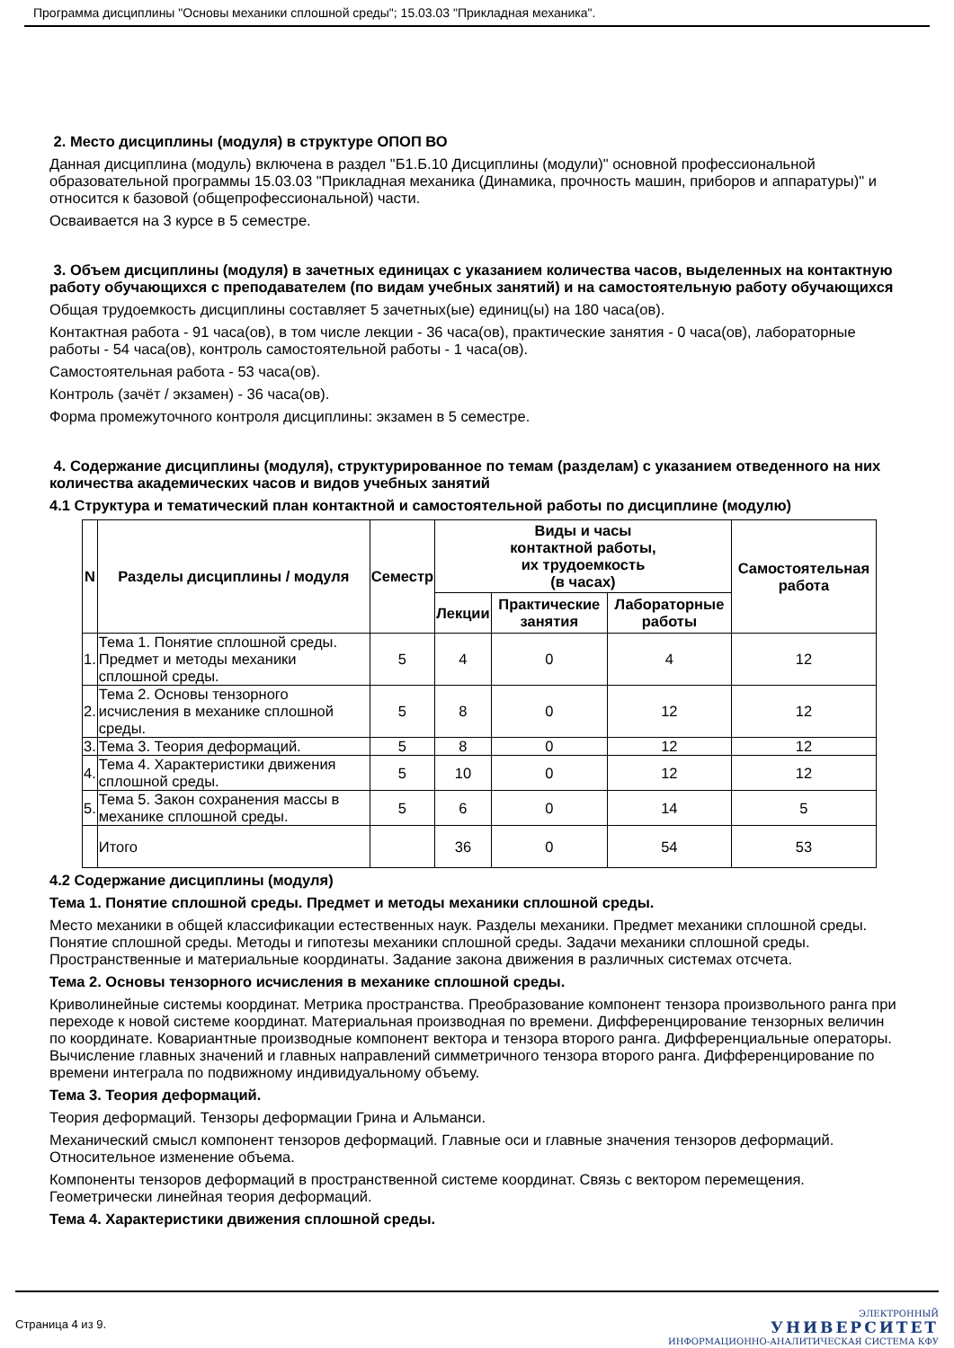Программа дисциплины "Основы механики сплошной среды"; 15.03.03 "Прикладная механика".
2. Место дисциплины (модуля) в структуре ОПОП ВО
Данная дисциплина (модуль) включена в раздел "Б1.Б.10 Дисциплины (модули)" основной профессиональной образовательной программы 15.03.03 "Прикладная механика (Динамика, прочность машин, приборов и аппаратуры)" и относится к базовой (общепрофессиональной) части.
Осваивается на 3 курсе в 5 семестре.
3. Объем дисциплины (модуля) в зачетных единицах с указанием количества часов, выделенных на контактную работу обучающихся с преподавателем (по видам учебных занятий) и на самостоятельную работу обучающихся
Общая трудоемкость дисциплины составляет 5 зачетных(ые) единиц(ы) на 180 часа(ов).
Контактная работа - 91 часа(ов), в том числе лекции - 36 часа(ов), практические занятия - 0 часа(ов), лабораторные работы - 54 часа(ов), контроль самостоятельной работы - 1 часа(ов).
Самостоятельная работа - 53 часа(ов).
Контроль (зачёт / экзамен) - 36 часа(ов).
Форма промежуточного контроля дисциплины: экзамен в 5 семестре.
4. Содержание дисциплины (модуля), структурированное по темам (разделам) с указанием отведенного на них количества академических часов и видов учебных занятий
4.1 Структура и тематический план контактной и самостоятельной работы по дисциплине (модулю)
| N | Разделы дисциплины / модуля | Семестр | Виды и часы контактной работы, их трудоемкость (в часах) | | | Самостоятельная работа |
| --- | --- | --- | --- | --- | --- | --- |
| | | | Лекции | Практические занятия | Лабораторные работы | |
| 1. | Тема 1. Понятие сплошной среды. Предмет и методы механики сплошной среды. | 5 | 4 | 0 | 4 | 12 |
| 2. | Тема 2. Основы тензорного исчисления в механике сплошной среды. | 5 | 8 | 0 | 12 | 12 |
| 3. | Тема 3. Теория деформаций. | 5 | 8 | 0 | 12 | 12 |
| 4. | Тема 4. Характеристики движения сплошной среды. | 5 | 10 | 0 | 12 | 12 |
| 5. | Тема 5. Закон сохранения массы в механике сплошной среды. | 5 | 6 | 0 | 14 | 5 |
| | Итого | | 36 | 0 | 54 | 53 |
4.2 Содержание дисциплины (модуля)
Тема 1. Понятие сплошной среды. Предмет и методы механики сплошной среды.
Место механики в общей классификации естественных наук. Разделы механики. Предмет механики сплошной среды. Понятие сплошной среды. Методы и гипотезы механики сплошной среды. Задачи механики сплошной среды. Пространственные и материальные координаты. Задание закона движения в различных системах отсчета.
Тема 2. Основы тензорного исчисления в механике сплошной среды.
Криволинейные системы координат. Метрика пространства. Преобразование компонент тензора произвольного ранга при переходе к новой системе координат. Материальная производная по времени. Дифференцирование тензорных величин по координате. Ковариантные производные компонент вектора и тензора второго ранга. Дифференциальные операторы. Вычисление главных значений и главных направлений симметричного тензора второго ранга. Дифференцирование по времени интеграла по подвижному индивидуальному объему.
Тема 3. Теория деформаций.
Теория деформаций. Тензоры деформации Грина и Альманси.
Механический смысл компонент тензоров деформаций. Главные оси и главные значения тензоров деформаций. Относительное изменение объема.
Компоненты тензоров деформаций в пространственной системе координат. Связь с вектором перемещения. Геометрически линейная теория деформаций.
Тема 4. Характеристики движения сплошной среды.
Страница 4 из 9.
ЭЛЕКТРОННЫЙ
УНИВЕРСИТЕТ
ИНФОРМАЦИОННО-АНАЛИТИЧЕСКАЯ СИСТЕМА КФУ